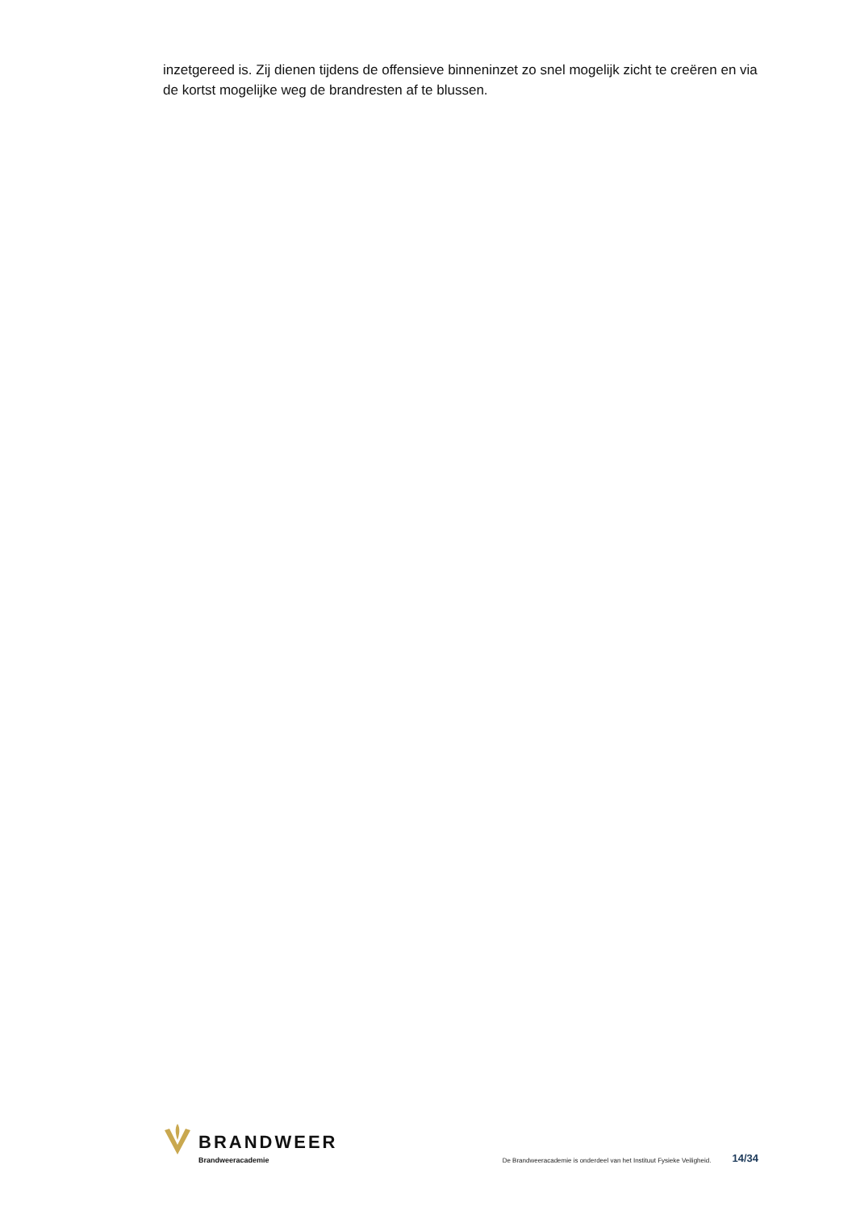inzetgereed is. Zij dienen tijdens de offensieve binneninzet zo snel mogelijk zicht te creëren en via de kortst mogelijke weg de brandresten af te blussen.
BRANDWEER
Brandweeracademie
De Brandweeracademie is onderdeel van het Instituut Fysieke Veiligheid. 14/34